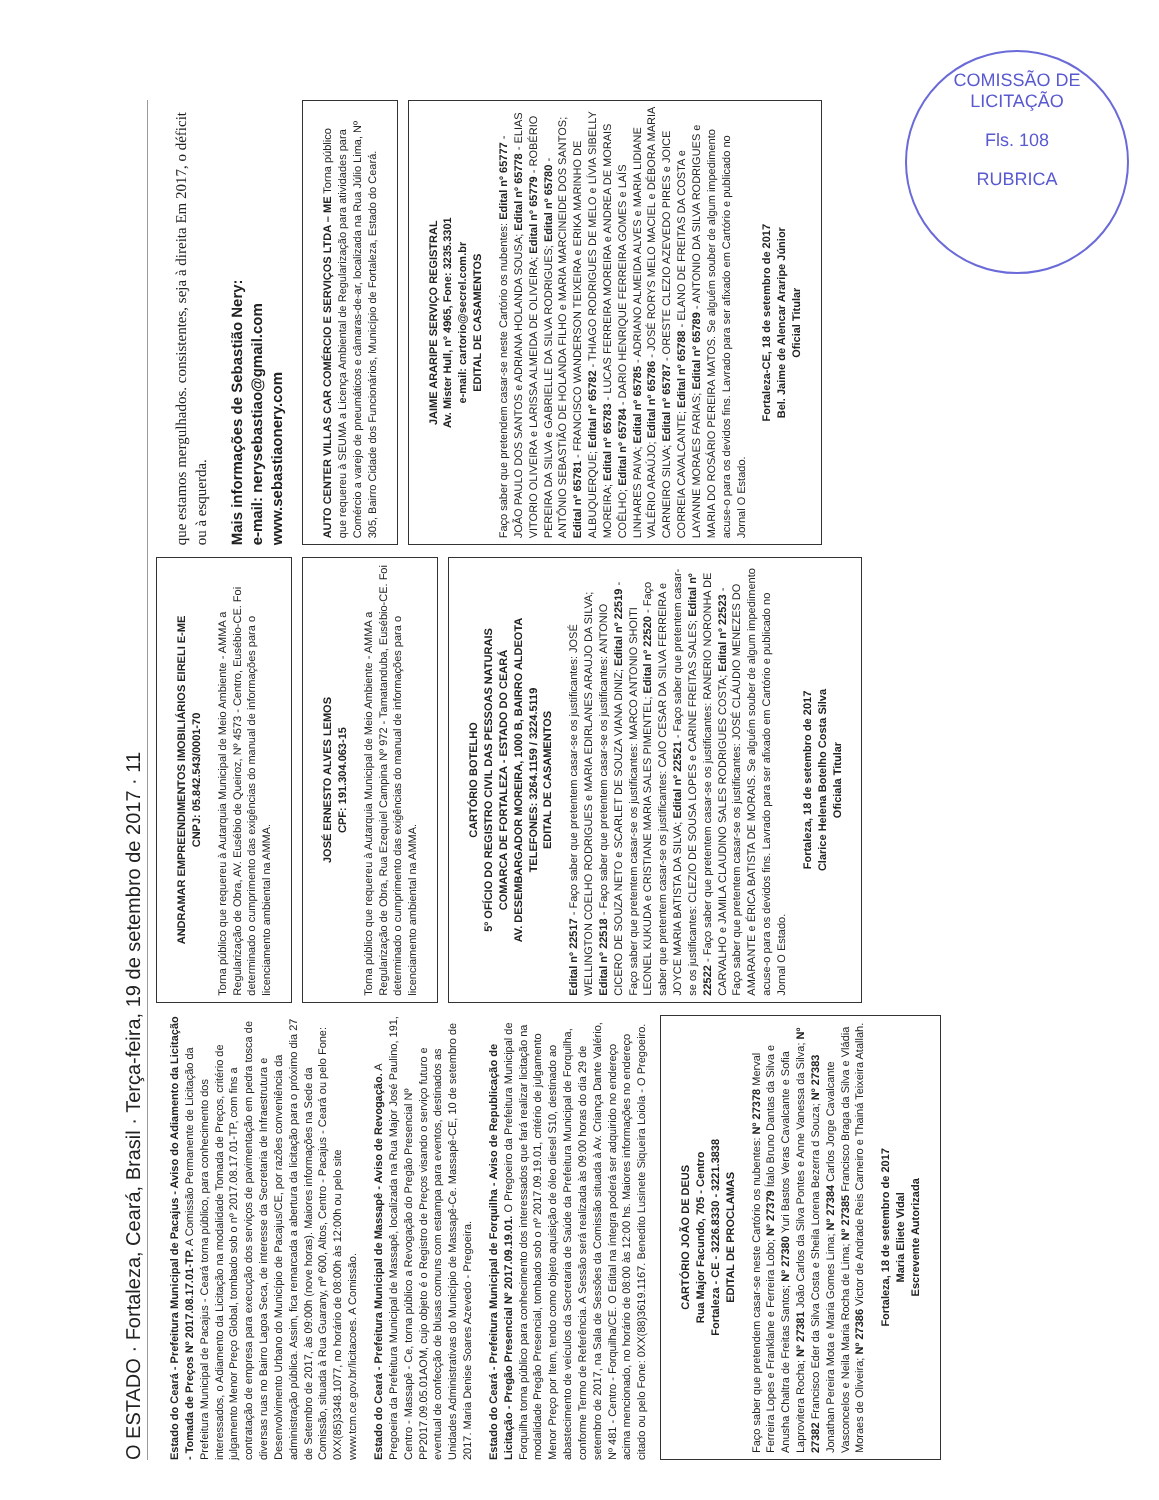COMISSÃO DE LICITAÇÃO
Fls. 108
RUBRICA
O ESTADO · Fortaleza, Ceará, Brasil · Terça-feira, 19 de setembro de 2017 · 11
Estado do Ceará - Prefeitura Municipal de Pacajus - Aviso do Adiamento da Licitação - Tomada de Preços Nº 2017.08.17.01-TP. A Comissão Permanente de Licitação da Prefeitura Municipal de Pacajus - Ceará torna público, para conhecimento dos interessados, o Adiamento da Licitação na modalidade Tomada de Preços, critério de julgamento Menor Preço Global, tombado sob o nº 2017.08.17.01-TP, com fins a contratação de empresa para execução dos serviços de pavimentação em pedra tosca de diversas ruas no Bairro Lagoa Seca, de interesse da Secretaria de Infraestrutura e Desenvolvimento Urbano do Município de Pacajus/CE, por razões conveniência da administração pública. Assim, fica remarcada a abertura da licitação para o próximo dia 27 de Setembro de 2017, às 09:00h (nove horas). Maiores informações na Sede da Comissão, situada à Rua Guarany, nº 600, Altos, Centro - Pacajus - Ceará ou pelo Fone: 0XX(85)3348.1077, no horário de 08:00h às 12:00h ou pelo site www.tcm.ce.gov.br/licitacoes. A Comissão.
Estado do Ceará - Prefeitura Municipal de Massapê - Aviso de Revogação. A Pregoeira da Prefeitura Municipal de Massapê, localizada na Rua Major José Paulino, 191, Centro - Massapê - Ce, torna público a Revogação do Pregão Presencial Nº PP2017.09.05.01AOM, cujo objeto é o Registro de Preços visando o serviço futuro e eventual de confecção de blusas comuns com estampa para eventos, destinados as Unidades Administrativas do Município de Massapê-Ce. Massapê-CE, 10 de setembro de 2017. Maria Denise Soares Azevedo - Pregoeira.
Estado do Ceará - Prefeitura Municipal de Forquilha - Aviso de Republicação de Licitação - Pregão Presencial Nº 2017.09.19.01. O Pregoeiro da Prefeitura Municipal de Forquilha torna público para conhecimento dos interessados que fará realizar licitação na modalidade Pregão Presencial, tombado sob o nº 2017.09.19.01, critério de julgamento Menor Preço por Item, tendo como objeto aquisição de óleo diesel S10, destinado ao abastecimento de veículos da Secretaria de Saúde da Prefeitura Municipal de Forquilha, conforme Termo de Referência. A Sessão será realizada às 09:00 horas do dia 29 de setembro de 2017, na Sala de Sessões da Comissão situada à Av. Criança Dante Valério, Nº 481 - Centro - Forquilha/CE. O Edital na íntegra poderá ser adquirido no endereço acima mencionado, no horário de 08:00 às 12:00 hs. Maiores informações no endereço citado ou pelo Fone: 0XX(88)3619.1167. Benedito Lusinete Siqueira Loiola - O Pregoeiro.
CARTÓRIO JOÃO DE DEUS
Rua Major Facundo, 705 - Centro
Fortaleza - CE - 3226.8330 - 3221.3838
EDITAL DE PROCLAMAS
Faço saber que pretendem casar-se neste Cartório os nubentes: Nº 27378 Merval Ferreira Lopes e Franklane e Ferreira Lobo; Nº 27379 Ítalo Bruno Dantas da Silva e Anusha Chaltra de Freitas Santos; Nº 27380 Yuri Bastos Veras Cavalcante e Sofia Laprovitera Rocha; Nº 27381 João Carlos da Silva Pontes e Anne Vanessa da Silva; Nº 27382 Francisco Eder da Silva Costa e Sheila Lorena Bezerra d Souza; Nº 27383 Jonathan Pereira Mota e Maria Gomes Lima; Nº 27384 Carlos Jorge Cavalcante Vasconcelos e Neila Maria Rocha de Lima; Nº 27385 Francisco Braga da Silva e Vládia Moraes de Oliveira; Nº 27386 Victor de Andrade Reis Carneiro e Thainá Teixeira Atallah.
Fortaleza, 18 de setembro de 2017
Maria Eliete Vidal
Escrevente Autorizada
ANDRAMAR EMPREENDIMENTOS IMOBILIÁRIOS EIRELI E-ME
CNPJ: 05.842.543/0001-70
Torna público que requereu à Autarquia Municipal de Meio Ambiente - AMMA a Regularização de Obra, AV. Eusébio de Queiroz, Nº 4573 - Centro, Eusébio-CE. Foi determinado o cumprimento das exigências do manual de informações para o licenciamento ambiental na AMMA.
JOSÉ ERNESTO ALVES LEMOS
CPF: 191.304.063-15
Torna público que requereu à Autarquia Municipal de Meio Ambiente - AMMA a Regularização de Obra, Rua Ezequiel Campina Nº 972 - Tamatanduba, Eusébio-CE. Foi determinado o cumprimento das exigências do manual de informações para o licenciamento ambiental na AMMA.
CARTÓRIO BOTELHO
5º OFÍCIO DO REGISTRO CIVIL DAS PESSOAS NATURAIS
COMARCA DE FORTALEZA - ESTADO DO CEARÁ
AV. DESEMBARGADOR MOREIRA, 1000 B, BAIRRO ALDEOTA
TELEFONES: 3264.1159 / 3224.5119
EDITAL DE CASAMENTOS
Edital nº 22517 - Faço saber que pretentem casar-se os justificantes: JOSÉ WELLINGTON COELHO RODRIGUES e MARIA EDIRLANES ARAUJO DA SILVA; Edital nº 22518 - Faço saber que pretentem casar-se os justificantes: ANTONIO CICERO DE SOUZA NETO e SCARLET DE SOUZA VIANA DINIZ; Edital nº 22519 - Faço saber que pretentem casar-se os justificantes: MARCO ANTONIO SHOITI LEONEL KUKUDA e CRISTIANE MARIA SALES PIMENTEL; Edital nº 22520 - Faço saber que pretentem casar-se os justificantes: CAIO CESAR DA SILVA FERREIRA e JOYCE MARIA BATISTA DA SILVA; Edital nº 22521 - Faço saber que pretentem casar-se os justificantes: CLEZIO DE SOUSA LOPES e CARINE FREITAS SALES; Edital nº 22522 - Faço saber que pretentem casar-se os justificantes: RANERIO NORONHA DE CARVALHO e JAMILA CLAUDINO SALES RODRIGUES COSTA; Edital nº 22523 - Faço saber que pretentem casar-se os justificantes: JOSÉ CLÁUDIO MENEZES DO AMARANTE e ÉRICA BATISTA DE MORAIS. Se alguém souber de algum impedimento acuse-o para os devidos fins. Lavrado para ser afixado em Cartório e publicado no Jornal O Estado.
Fortaleza, 18 de setembro de 2017
Clarice Helena Botelho Costa Silva
Oficiala Titular
que estamos mergulhados. consistentes, seja à direita Em 2017, o déficit ou à esquerda.
Mais informações de Sebastião Nery:
e-mail: nerysebastiao@gmail.com
www.sebastiaonery.com
AUTO CENTER VILLAS CAR COMÉRCIO E SERVIÇOS LTDA – ME Torna público que requereu à SEUMA a Licença Ambiental de Regularização para atividades para Comércio a varejo de pneumáticos e câmaras-de-ar, localizada na Rua Júlio Lima, Nº 305, Bairro Cidade dos Funcionários, Município de Fortaleza, Estado do Ceará.
JAIME ARARIPE SERVIÇO REGISTRAL
Av. Mister Hull, nº 4965, Fone: 3235.3301
e-mail: cartorio@secrel.com.br
EDITAL DE CASAMENTOS
Faço saber que pretendem casar-se neste Cartório os nubentes: Edital nº 65777 - JOÃO PAULO DOS SANTOS e ADRIANA HOLANDA SOUSA; Edital nº 65778 - ELIAS VITORIO OLIVEIRA e LARISSA ALMEIDA DE OLIVEIRA; Edital nº 65779 - ROBÉRIO PEREIRA DA SILVA e GABRIELLE DA SILVA RODRIGUES; Edital nº 65780 - ANTÔNIO SEBASTIÃO DE HOLANDA FILHO e MARIA MARCINEIDE DOS SANTOS; Edital nº 65781 - FRANCISCO WANDERSON TEIXEIRA e ERIKA MARINHO DE ALBUQUERQUE; Edital nº 65782 - THIAGO RODRIGUES DE MELO e LÍVIA SIBELLY MOREIRA; Edital nº 65783 - LUCAS FERREIRA MOREIRA e ANDREA DE MORAIS COÊLHO; Edital nº 65784 - DARIO HENRIQUE FERREIRA GOMES e LAÍS LINHARES PAIVA; Edital nº 65785 - ADRIANO ALMEIDA ALVES e MARIA LIDIANE VALÉRIO ARAÚJO; Edital nº 65786 - JOSÉ RORYS MELO MACIEL e DÉBORA MARIA CARNEIRO SILVA; Edital nº 65787 - ORESTE CLEZIO AZEVEDO PIRES e JOICE CORREIA CAVALCANTE; Edital nº 65788 - ELANO DE FREITAS DA COSTA e LAYANNE MORAES FARIAS; Edital nº 65789 - ANTONIO DA SILVA RODRIGUES e MARIA DO ROSÁRIO PEREIRA MATOS. Se alguém souber de algum impedimento acuse-o para os devidos fins. Lavrado para ser afixado em Cartório e publicado no Jornal O Estado.
Fortaleza-CE, 18 de setembro de 2017
Bel. Jaime de Alencar Araripe Júnior
Oficial Titular